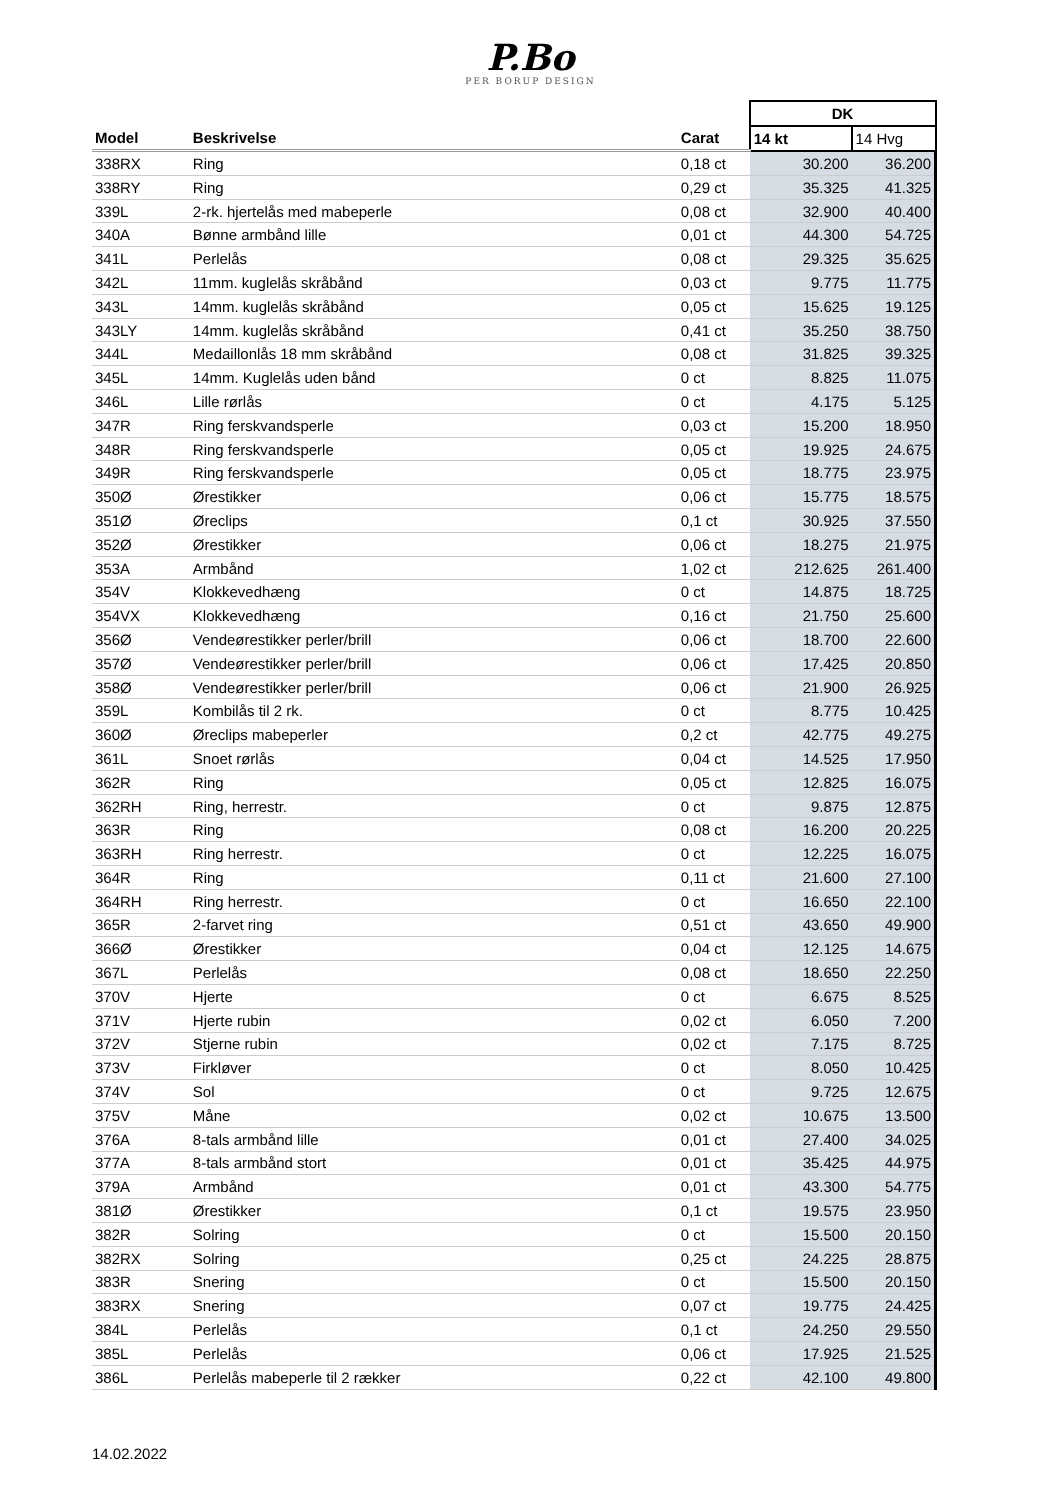P.Bo
PER BORUP DESIGN
| | | | DK | |
| Model | Beskrivelse | Carat | 14 kt | 14 Hvg |
| 338RX | Ring | 0,18 ct | 30.200 | 36.200 |
| 338RY | Ring | 0,29 ct | 35.325 | 41.325 |
| 339L | 2-rk. hjertelås med mabeperle | 0,08 ct | 32.900 | 40.400 |
| 340A | Bønne armbånd lille | 0,01 ct | 44.300 | 54.725 |
| 341L | Perlelås | 0,08 ct | 29.325 | 35.625 |
| 342L | 11mm. kuglelås skråbånd | 0,03 ct | 9.775 | 11.775 |
| 343L | 14mm. kuglelås skråbånd | 0,05 ct | 15.625 | 19.125 |
| 343LY | 14mm. kuglelås skråbånd | 0,41 ct | 35.250 | 38.750 |
| 344L | Medaillonlås 18 mm skråbånd | 0,08 ct | 31.825 | 39.325 |
| 345L | 14mm. Kuglelås uden bånd | 0 ct | 8.825 | 11.075 |
| 346L | Lille rørlås | 0 ct | 4.175 | 5.125 |
| 347R | Ring ferskvandsperle | 0,03 ct | 15.200 | 18.950 |
| 348R | Ring ferskvandsperle | 0,05 ct | 19.925 | 24.675 |
| 349R | Ring ferskvandsperle | 0,05 ct | 18.775 | 23.975 |
| 350Ø | Ørestikker | 0,06 ct | 15.775 | 18.575 |
| 351Ø | Øreclips | 0,1 ct | 30.925 | 37.550 |
| 352Ø | Ørestikker | 0,06 ct | 18.275 | 21.975 |
| 353A | Armbånd | 1,02 ct | 212.625 | 261.400 |
| 354V | Klokkevedhæng | 0 ct | 14.875 | 18.725 |
| 354VX | Klokkevedhæng | 0,16 ct | 21.750 | 25.600 |
| 356Ø | Vendeørestikker perler/brill | 0,06 ct | 18.700 | 22.600 |
| 357Ø | Vendeørestikker perler/brill | 0,06 ct | 17.425 | 20.850 |
| 358Ø | Vendeørestikker perler/brill | 0,06 ct | 21.900 | 26.925 |
| 359L | Kombilås til 2 rk. | 0 ct | 8.775 | 10.425 |
| 360Ø | Øreclips mabeperler | 0,2 ct | 42.775 | 49.275 |
| 361L | Snoet rørlås | 0,04 ct | 14.525 | 17.950 |
| 362R | Ring | 0,05 ct | 12.825 | 16.075 |
| 362RH | Ring, herrestr. | 0 ct | 9.875 | 12.875 |
| 363R | Ring | 0,08 ct | 16.200 | 20.225 |
| 363RH | Ring herrestr. | 0 ct | 12.225 | 16.075 |
| 364R | Ring | 0,11 ct | 21.600 | 27.100 |
| 364RH | Ring herrestr. | 0 ct | 16.650 | 22.100 |
| 365R | 2-farvet ring | 0,51 ct | 43.650 | 49.900 |
| 366Ø | Ørestikker | 0,04 ct | 12.125 | 14.675 |
| 367L | Perlelås | 0,08 ct | 18.650 | 22.250 |
| 370V | Hjerte | 0 ct | 6.675 | 8.525 |
| 371V | Hjerte rubin | 0,02 ct | 6.050 | 7.200 |
| 372V | Stjerne rubin | 0,02 ct | 7.175 | 8.725 |
| 373V | Firkløver | 0 ct | 8.050 | 10.425 |
| 374V | Sol | 0 ct | 9.725 | 12.675 |
| 375V | Måne | 0,02 ct | 10.675 | 13.500 |
| 376A | 8-tals armbånd lille | 0,01 ct | 27.400 | 34.025 |
| 377A | 8-tals armbånd stort | 0,01 ct | 35.425 | 44.975 |
| 379A | Armbånd | 0,01 ct | 43.300 | 54.775 |
| 381Ø | Ørestikker | 0,1 ct | 19.575 | 23.950 |
| 382R | Solring | 0 ct | 15.500 | 20.150 |
| 382RX | Solring | 0,25 ct | 24.225 | 28.875 |
| 383R | Snering | 0 ct | 15.500 | 20.150 |
| 383RX | Snering | 0,07 ct | 19.775 | 24.425 |
| 384L | Perlelås | 0,1 ct | 24.250 | 29.550 |
| 385L | Perlelås | 0,06 ct | 17.925 | 21.525 |
| 386L | Perlelås mabeperle til 2 rækker | 0,22 ct | 42.100 | 49.800 |
14.02.2022